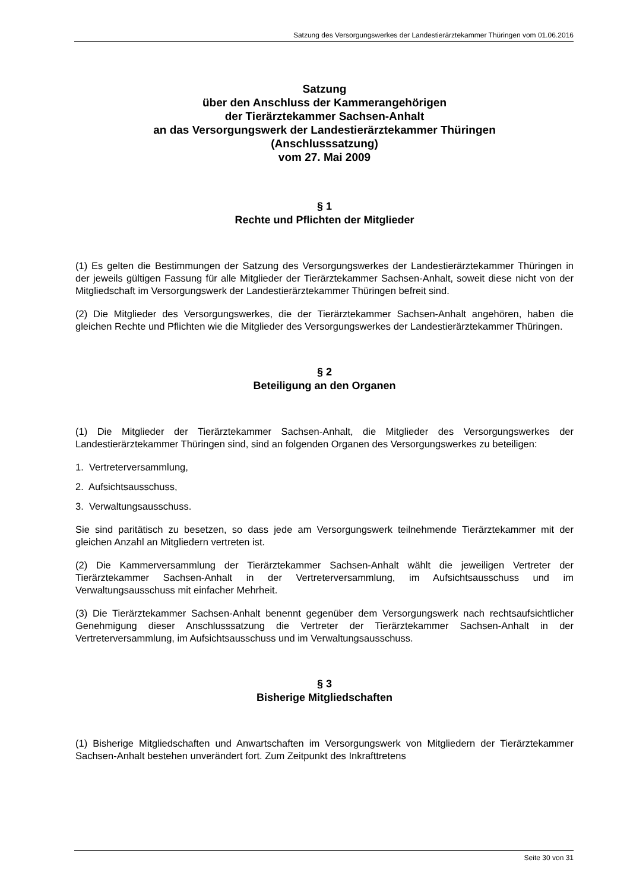Satzung des Versorgungswerkes der Landestierärztekammer Thüringen vom 01.06.2016
Satzung
über den Anschluss der Kammerangehörigen
der Tierärztekammer Sachsen-Anhalt
an das Versorgungswerk der Landestierärztekammer Thüringen
(Anschlusssatzung)
vom 27. Mai 2009
§ 1
Rechte und Pflichten der Mitglieder
(1) Es gelten die Bestimmungen der Satzung des Versorgungswerkes der Landestierärztekammer Thüringen in der jeweils gültigen Fassung für alle Mitglieder der Tierärztekammer Sachsen-Anhalt, soweit diese nicht von der Mitgliedschaft im Versorgungswerk der Landestierärztekammer Thüringen befreit sind.
(2) Die Mitglieder des Versorgungswerkes, die der Tierärztekammer Sachsen-Anhalt angehören, haben die gleichen Rechte und Pflichten wie die Mitglieder des Versorgungswerkes der Landestierärztekammer Thüringen.
§ 2
Beteiligung an den Organen
(1) Die Mitglieder der Tierärztekammer Sachsen-Anhalt, die Mitglieder des Versorgungswerkes der Landestierärztekammer Thüringen sind, sind an folgenden Organen des Versorgungswerkes zu beteiligen:
1. Vertreterversammlung,
2. Aufsichtsausschuss,
3. Verwaltungsausschuss.
Sie sind paritätisch zu besetzen, so dass jede am Versorgungswerk teilnehmende Tierärztekammer mit der gleichen Anzahl an Mitgliedern vertreten ist.
(2) Die Kammerversammlung der Tierärztekammer Sachsen-Anhalt wählt die jeweiligen Vertreter der Tierärztekammer Sachsen-Anhalt in der Vertreterversammlung, im Aufsichtsausschuss und im Verwaltungsausschuss mit einfacher Mehrheit.
(3) Die Tierärztekammer Sachsen-Anhalt benennt gegenüber dem Versorgungswerk nach rechtsaufsichtlicher Genehmigung dieser Anschlusssatzung die Vertreter der Tierärztekammer Sachsen-Anhalt in der Vertreterversammlung, im Aufsichtsausschuss und im Verwaltungsausschuss.
§ 3
Bisherige Mitgliedschaften
(1) Bisherige Mitgliedschaften und Anwartschaften im Versorgungswerk von Mitgliedern der Tierärztekammer Sachsen-Anhalt bestehen unverändert fort. Zum Zeitpunkt des Inkrafttretens
Seite 30 von 31